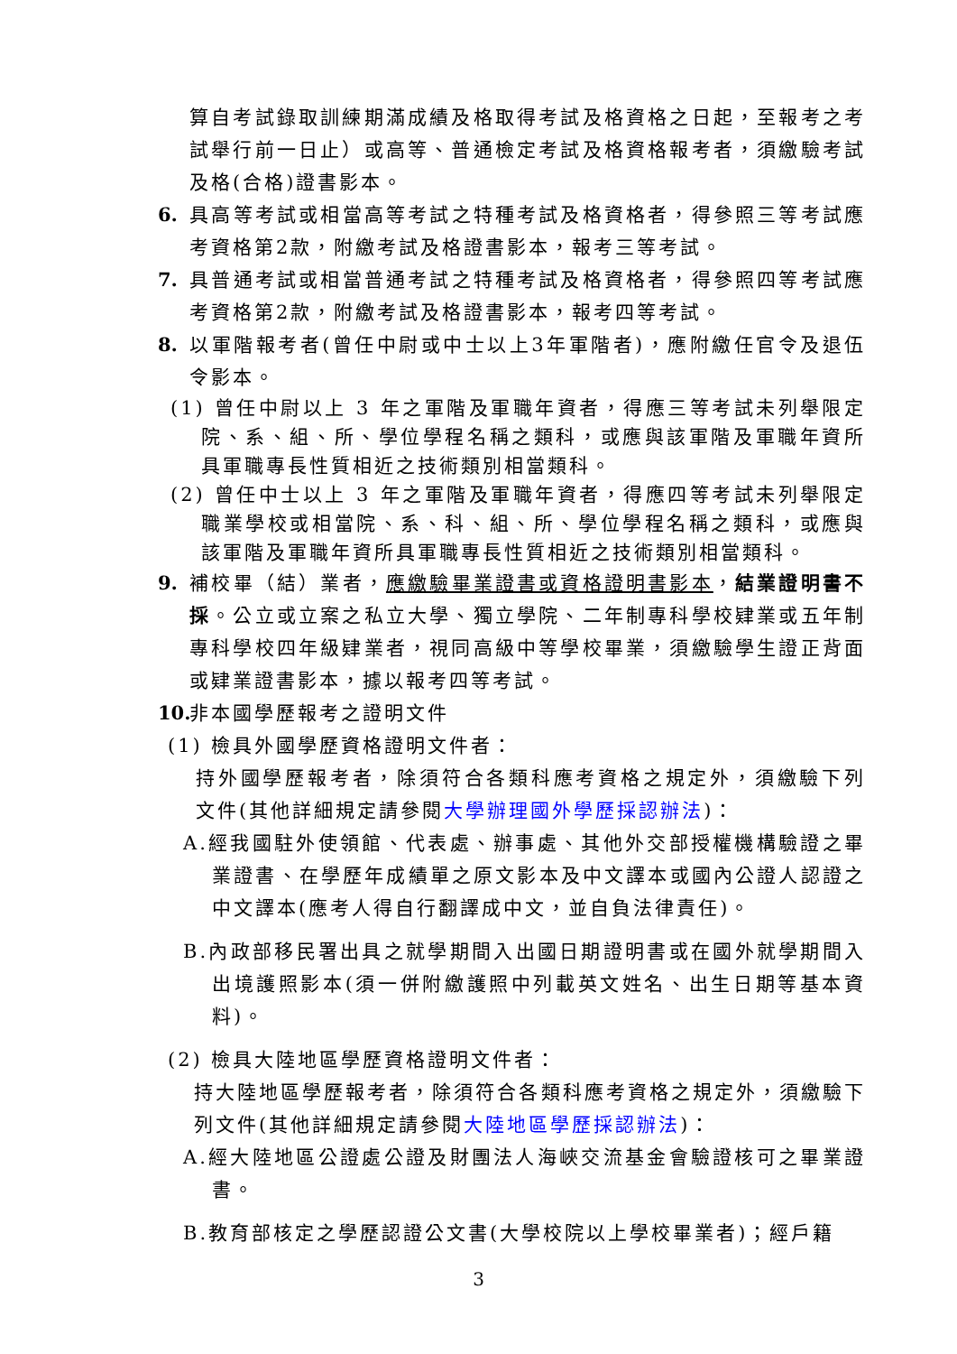算自考試錄取訓練期滿成績及格取得考試及格資格之日起，至報考之考試舉行前一日止）或高等、普通檢定考試及格資格報考者，須繳驗考試及格(合格)證書影本。
6. 具高等考試或相當高等考試之特種考試及格資格者，得參照三等考試應考資格第2款，附繳考試及格證書影本，報考三等考試。
7. 具普通考試或相當普通考試之特種考試及格資格者，得參照四等考試應考資格第2款，附繳考試及格證書影本，報考四等考試。
8. 以軍階報考者(曾任中尉或中士以上3年軍階者)，應附繳任官令及退伍令影本。
(1) 曾任中尉以上 3 年之軍階及軍職年資者，得應三等考試未列舉限定院、系、組、所、學位學程名稱之類科，或應與該軍階及軍職年資所具軍職專長性質相近之技術類別相當類科。
(2) 曾任中士以上 3 年之軍階及軍職年資者，得應四等考試未列舉限定職業學校或相當院、系、科、組、所、學位學程名稱之類科，或應與該軍階及軍職年資所具軍職專長性質相近之技術類別相當類科。
9. 補校畢（結）業者，應繳驗畢業證書或資格證明書影本，結業證明書不採。公立或立案之私立大學、獨立學院、二年制專科學校肄業或五年制專科學校四年級肄業者，視同高級中等學校畢業，須繳驗學生證正背面或肄業證書影本，據以報考四等考試。
10. 非本國學歷報考之證明文件
(1) 檢具外國學歷資格證明文件者：
持外國學歷報考者，除須符合各類科應考資格之規定外，須繳驗下列文件(其他詳細規定請參閱大學辦理國外學歷採認辦法)：
A.經我國駐外使領館、代表處、辦事處、其他外交部授權機構驗證之畢業證書、在學歷年成績單之原文影本及中文譯本或國內公證人認證之中文譯本(應考人得自行翻譯成中文，並自負法律責任)。
B.內政部移民署出具之就學期間入出國日期證明書或在國外就學期間入出境護照影本(須一併附繳護照中列載英文姓名、出生日期等基本資料)。
(2) 檢具大陸地區學歷資格證明文件者：
持大陸地區學歷報考者，除須符合各類科應考資格之規定外，須繳驗下列文件(其他詳細規定請參閱大陸地區學歷採認辦法)：
A.經大陸地區公證處公證及財團法人海峽交流基金會驗證核可之畢業證書。
B.教育部核定之學歷認證公文書(大學校院以上學校畢業者)；經戶籍
3